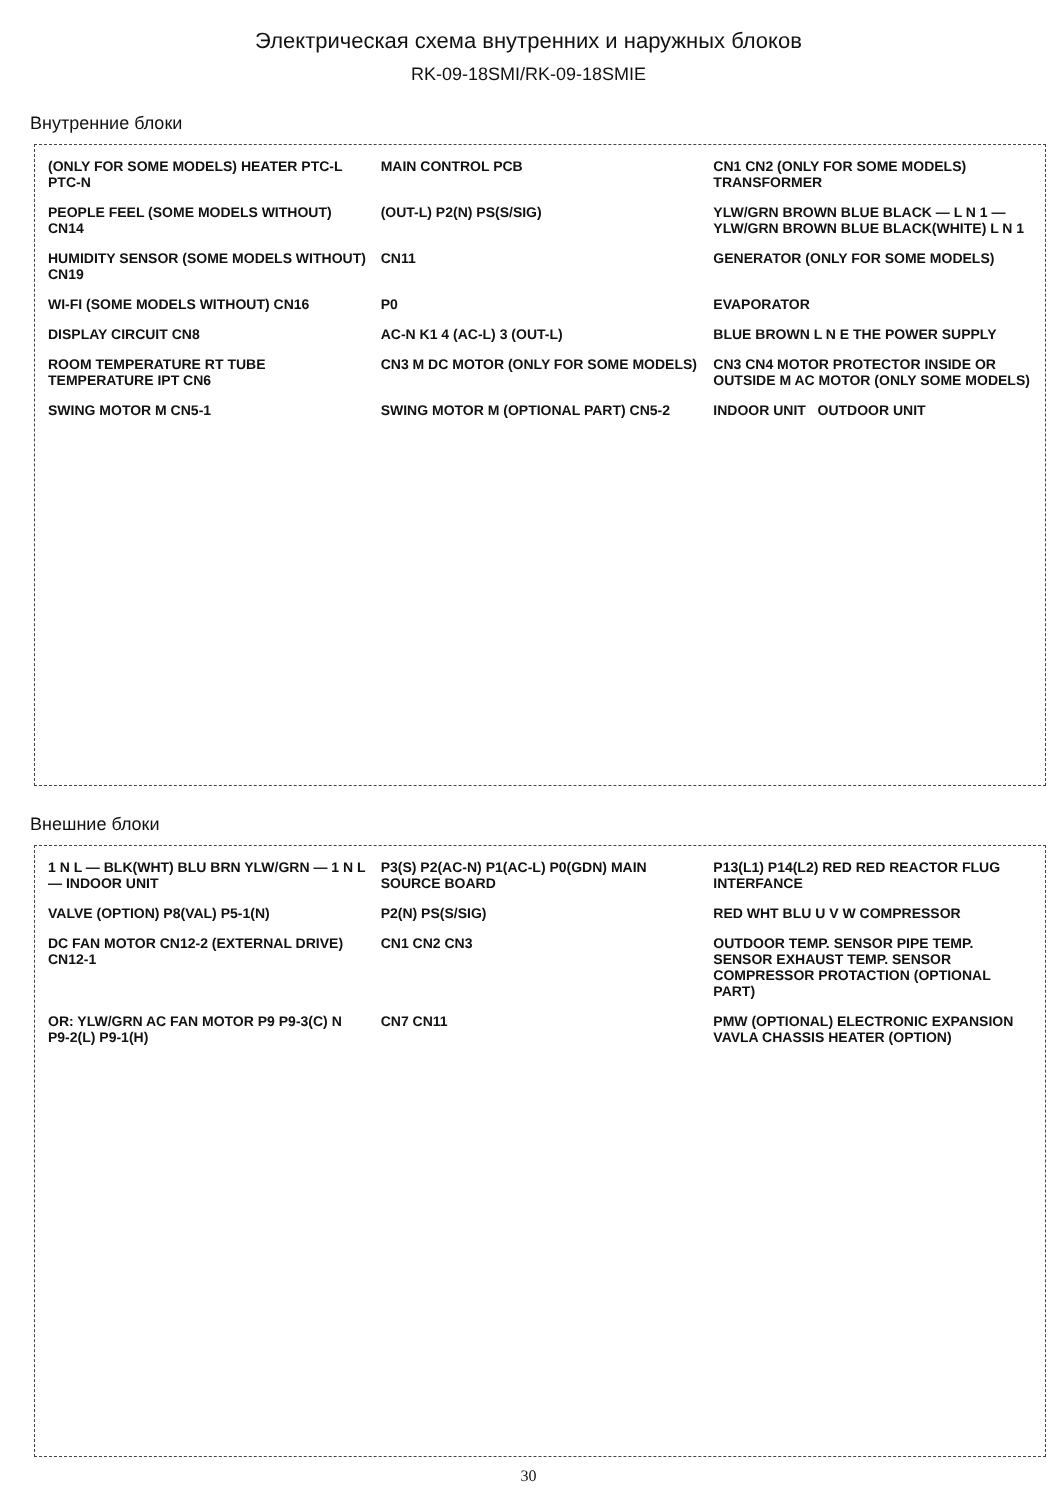Электрическая схема внутренних и наружных блоков
RK-09-18SMI/RK-09-18SMIE
Внутренние блоки
(ONLY FOR SOME MODELS) HEATER PTC-L PTC-N
MAIN CONTROL PCB
CN1 CN2 (ONLY FOR SOME MODELS) TRANSFORMER
PEOPLE FEEL (SOME MODELS WITHOUT) CN14
(OUT-L) P2(N) PS(S/SIG)
YLW/GRN BROWN BLUE BLACK — L N 1 — YLW/GRN BROWN BLUE BLACK(WHITE) L N 1
HUMIDITY SENSOR (SOME MODELS WITHOUT) CN19
CN11
GENERATOR (ONLY FOR SOME MODELS)
WI-FI (SOME MODELS WITHOUT) CN16
P0
EVAPORATOR
DISPLAY CIRCUIT CN8
AC-N K1 4 (AC-L) 3 (OUT-L)
BLUE BROWN L N E THE POWER SUPPLY
ROOM TEMPERATURE RT TUBE TEMPERATURE IPT CN6
CN3 M DC MOTOR (ONLY FOR SOME MODELS)
CN3 CN4 MOTOR PROTECTOR INSIDE OR OUTSIDE M AC MOTOR (ONLY SOME MODELS)
SWING MOTOR M CN5-1
SWING MOTOR M (OPTIONAL PART) CN5-2
INDOOR UNIT OUTDOOR UNIT
Внешние блоки
1 N L — BLK(WHT) BLU BRN YLW/GRN — 1 N L — INDOOR UNIT
P3(S) P2(AC-N) P1(AC-L) P0(GDN) MAIN SOURCE BOARD
P13(L1) P14(L2) RED RED REACTOR FLUG INTERFANCE
VALVE (OPTION) P8(VAL) P5-1(N)
P2(N) PS(S/SIG)
RED WHT BLU U V W COMPRESSOR
DC FAN MOTOR CN12-2 (EXTERNAL DRIVE) CN12-1
CN1 CN2 CN3
OUTDOOR TEMP. SENSOR PIPE TEMP. SENSOR EXHAUST TEMP. SENSOR COMPRESSOR PROTACTION (OPTIONAL PART)
OR: YLW/GRN AC FAN MOTOR P9 P9-3(C) N P9-2(L) P9-1(H)
CN7 CN11
PMW (OPTIONAL) ELECTRONIC EXPANSION VAVLA CHASSIS HEATER (OPTION)
30